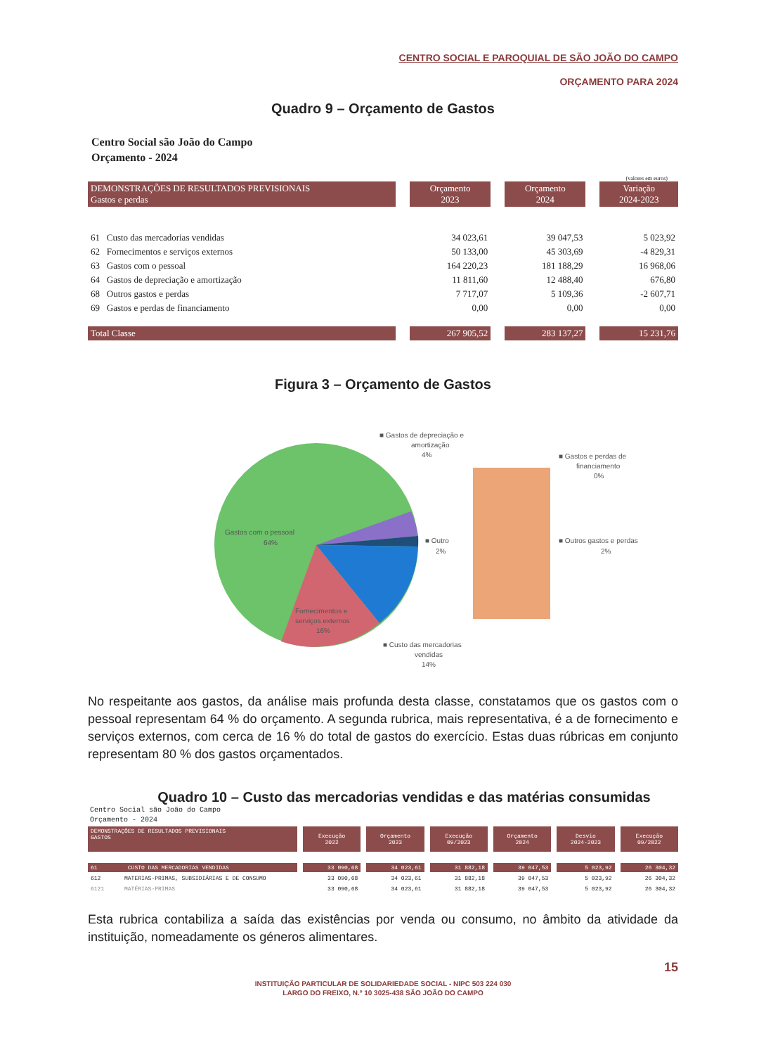CENTRO SOCIAL E PAROQUIAL DE SÃO JOÃO DO CAMPO
ORÇAMENTO PARA 2024
Quadro 9 – Orçamento de Gastos
Centro Social são João do Campo
Orçamento - 2024
(valores em euros)
| DEMONSTRAÇÕES DE RESULTADOS PREVISIONAIS Gastos e perdas | Orçamento 2023 | Orçamento 2024 | Variação 2024-2023 |
| 61 Custo das mercadorias vendidas | 34 023,61 | 39 047,53 | 5 023,92 |
| 62 Fornecimentos e serviços externos | 50 133,00 | 45 303,69 | -4 829,31 |
| 63 Gastos com o pessoal | 164 220,23 | 181 188,29 | 16 968,06 |
| 64 Gastos de depreciação e amortização | 11 811,60 | 12 488,40 | 676,80 |
| 68 Outros gastos e perdas | 7 717,07 | 5 109,36 | -2 607,71 |
| 69 Gastos e perdas de financiamento | 0,00 | 0,00 | 0,00 |
| Total Classe | 267 905,52 | 283 137,27 | 15 231,76 |
Figura 3 – Orçamento de Gastos
■ Gastos de depreciação e
amortização
4%
■ Gastos e perdas de
financiamento
0%
Gastos com o pessoal
64%
■ Outro
2%
■ Outros gastos e perdas
2%
Fornecimentos e
serviços externos
16%
■ Custo das mercadorias
vendidas
14%
No respeitante aos gastos, da análise mais profunda desta classe, constatamos que os gastos com o pessoal representam 64 % do orçamento. A segunda rubrica, mais representativa, é a de fornecimento e serviços externos, com cerca de 16 % do total de gastos do exercício. Estas duas rúbricas em conjunto representam 80 % dos gastos orçamentados.
Quadro 10 – Custo das mercadorias vendidas e das matérias consumidas
Centro Social são João do Campo
Orçamento - 2024
| DEMONSTRAÇÕES DE RESULTADOS PREVISIONAIS GASTOS | Execução 2022 | Orçamento 2023 | Execução 09/2023 | Orçamento 2024 | Desvio 2024-2023 | Execução 09/2022 |
| 61 CUSTO DAS MERCADORIAS VENDIDAS | 33 090,68 | 34 023,61 | 31 882,18 | 39 047,53 | 5 023,92 | 26 304,32 |
| 612 MATERIAS-PRIMAS, SUBSIDIÁRIAS E DE CONSUMO | 33 090,68 | 34 023,61 | 31 882,18 | 39 047,53 | 5 023,92 | 26 304,32 |
| 6121 MATÉRIAS-PRIMAS | 33 090,68 | 34 023,61 | 31 882,18 | 39 047,53 | 5 023,92 | 26 304,32 |
Esta rubrica contabiliza a saída das existências por venda ou consumo, no âmbito da atividade da instituição, nomeadamente os géneros alimentares.
15
INSTITUIÇÃO PARTICULAR DE SOLIDARIEDADE SOCIAL - NIPC 503 224 030
LARGO DO FREIXO, N.º 10 3025-438 SÃO JOÃO DO CAMPO